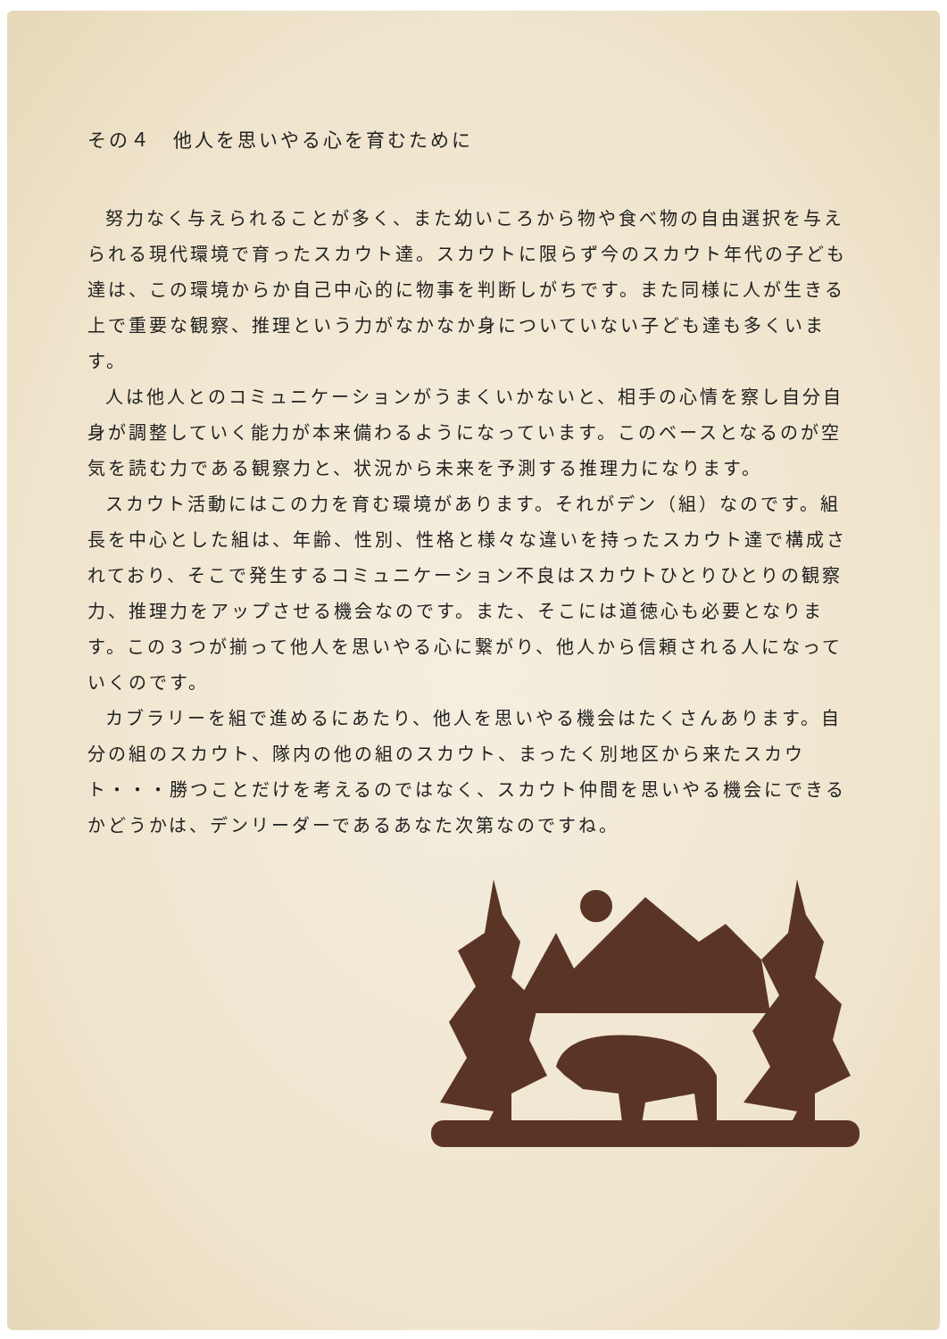その４　他人を思いやる心を育むために
努力なく与えられることが多く、また幼いころから物や食べ物の自由選択を与えられる現代環境で育ったスカウト達。スカウトに限らず今のスカウト年代の子ども達は、この環境からか自己中心的に物事を判断しがちです。また同様に人が生きる上で重要な観察、推理という力がなかなか身についていない子ども達も多くいます。
人は他人とのコミュニケーションがうまくいかないと、相手の心情を察し自分自身が調整していく能力が本来備わるようになっています。このベースとなるのが空気を読む力である観察力と、状況から未来を予測する推理力になります。
スカウト活動にはこの力を育む環境があります。それがデン（組）なのです。組長を中心とした組は、年齢、性別、性格と様々な違いを持ったスカウト達で構成されており、そこで発生するコミュニケーション不良はスカウトひとりひとりの観察力、推理力をアップさせる機会なのです。また、そこには道徳心も必要となります。この３つが揃って他人を思いやる心に繋がり、他人から信頼される人になっていくのです。
カブラリーを組で進めるにあたり、他人を思いやる機会はたくさんあります。自分の組のスカウト、隊内の他の組のスカウト、まったく別地区から来たスカウト・・・勝つことだけを考えるのではなく、スカウト仲間を思いやる機会にできるかどうかは、デンリーダーであるあなた次第なのですね。